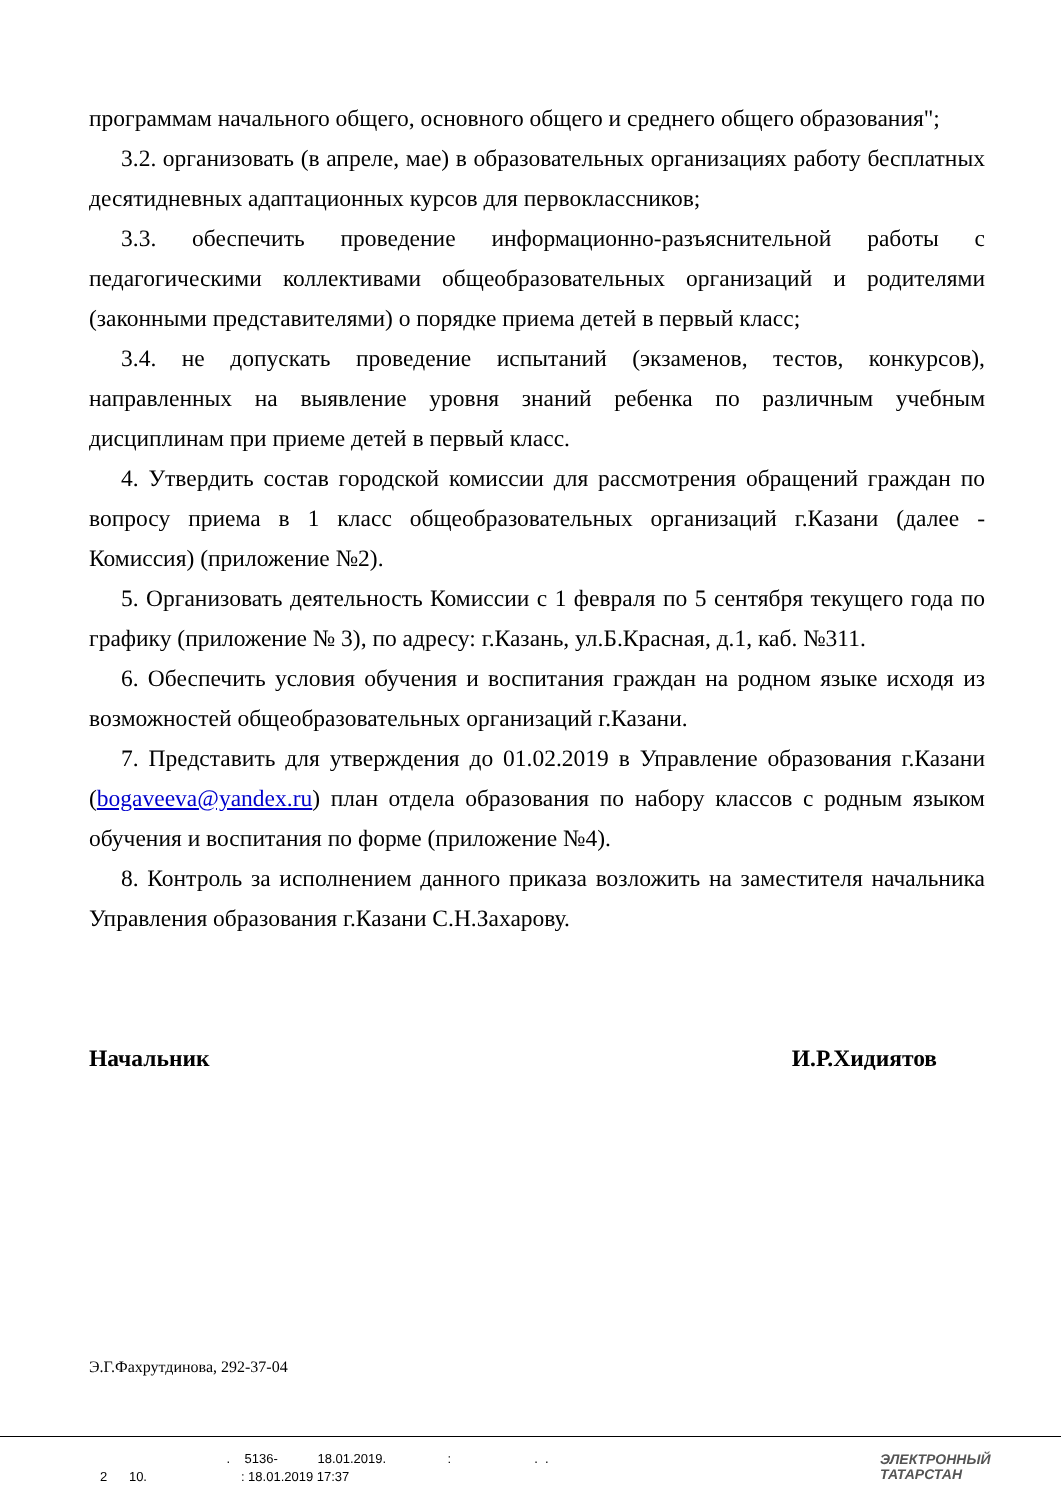программам начального общего, основного общего и среднего общего образования";
3.2. организовать (в апреле, мае) в образовательных организациях работу бесплатных десятидневных адаптационных курсов для первоклассников;
3.3. обеспечить проведение информационно-разъяснительной работы с педагогическими коллективами общеобразовательных организаций и родителями (законными представителями) о порядке приема детей в первый класс;
3.4. не допускать проведение испытаний (экзаменов, тестов, конкурсов), направленных на выявление уровня знаний ребенка по различным учебным дисциплинам при приеме детей в первый класс.
4. Утвердить состав городской комиссии для рассмотрения обращений граждан по вопросу приема в 1 класс общеобразовательных организаций г.Казани (далее - Комиссия) (приложение №2).
5. Организовать деятельность Комиссии с 1 февраля по 5 сентября текущего года по графику (приложение № 3), по адресу: г.Казань, ул.Б.Красная, д.1, каб. №311.
6. Обеспечить условия обучения и воспитания граждан на родном языке исходя из возможностей общеобразовательных организаций г.Казани.
7. Представить для утверждения до 01.02.2019 в Управление образования г.Казани (bogaveeva@yandex.ru) план отдела образования по набору классов с родным языком обучения и воспитания по форме (приложение №4).
8. Контроль за исполнением данного приказа возложить на заместителя начальника Управления образования г.Казани С.Н.Захарову.
Начальник И.Р.Хидиятов
Э.Г.Фахрутдинова, 292-37-04
. 5136- 18.01.2019. : . . 2 10. : 18.01.2019 17:37
ЭЛЕКТРОННЫЙ
ТАТАРСТАН